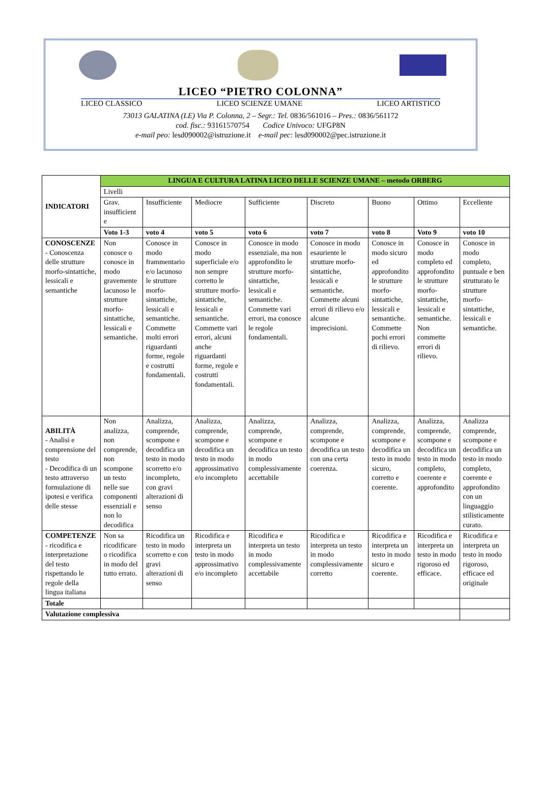LICEO “PIETRO COLONNA”
LICEO CLASSICO LICEO SCIENZE UMANE LICEO ARTISTICO
73013 GALATINA (LE) Via P. Colonna, 2 – Segr.: Tel. 0836/561016 – Pres.: 0836/561172
cod. fisc.: 93161570754 Codice Univoco: UFGP8N
e-mail peo: lesd090002@istruzione.it e-mail pec: lesd090002@pec.istruzione.it
| INDICATORI | LINGUA E CULTURA LATINA LICEO DELLE SCIENZE UMANE – metodo ORBERG | | | | | | | |
| --- | --- | --- | --- | --- | --- | --- | --- | --- |
| | Livelli | | | | | | | |
| | Grav. insufficient e | Insufficiente | Mediocre | Sufficiente | Discreto | Buono | Ottimo | Eccellente |
| | Voto 1-3 | voto 4 | voto 5 | voto 6 | voto 7 | voto 8 | Voto 9 | voto 10 |
| CONOSCENZE - Conoscenza delle strutture morfo-sintattiche, lessicali e semantiche | Non conosce o conosce in modo gravemente lacunoso le strutture morfo-sintattiche, lessicali e semantiche. | Conosce in modo frammentario e/o lacunoso le strutture morfo-sintattiche, lessicali e semantiche. Commette molti errori riguardanti forme, regole e costrutti fondamentali. | Conosce in modo superficiale e/o non sempre corretto le strutture morfo-sintattiche, lessicali e semantiche. Commette vari errori, alcuni anche riguardanti forme, regole e costrutti fondamentali. | Conosce in modo essenziale, ma non approfondito le strutture morfo-sintattiche, lessicali e semantiche. Commette vari errori, ma conosce le regole fondamentali. | Conosce in modo esauriente le strutture morfo-sintattiche, lessicali e semantiche. Commette alcuni errori di rilievo e/o alcune imprecisioni. | Conosce in modo sicuro ed approfondito le strutture morfo-sintattiche, lessicali e semantiche. Commette pochi errori di rilievo. | Conosce in modo completo ed approfondito le strutture morfo-sintattiche, lessicali e semantiche. Non commette errori di rilievo. | Conosce in modo completo, puntuale e ben strutturato le strutture morfo-sintattiche, lessicali e semantiche. |
| ABILITÀ - Analisi e comprensione del testo - Decodifica di un testo attraverso formulazione di ipotesi e verifica delle stesse | Non analizza, non comprende, non scompone un testo nelle sue componenti essenziali e non lo decodifica | Analizza, comprende, scompone e decodifica un testo in modo scorretto e/o incompleto, con gravi alterazioni di senso | Analizza, comprende, scompone e decodifica un testo in modo approssimativo e/o incompleto | Analizza, comprende, scompone e decodifica un testo in modo complessivamente accettabile | Analizza, comprende, scompone e decodifica un testo con una certa coerenza. | Analizza, comprende, scompone e decodifica un testo in modo sicuro, corretto e coerente. | Analizza, comprende, scompone e decodifica un testo in modo completo, coerente e approfondito | Analizza comprende, scompone e decodifica un testo in modo completo, coerente e approfondito con un linguaggio stilisticamente curato. |
| COMPETENZE - ricodifica e interpretazione del testo rispettando le regole della lingua italiana | Non sa ricodificare o ricodifica in modo del tutto errato. | Ricodifica un testo in modo scorretto e con gravi alterazioni di senso | Ricodifica e interpreta un testo in modo approssimativo e/o incompleto | Ricodifica e interpreta un testo in modo complessivamente accettabile | Ricodifica e interpreta un testo in modo complessivamente corretto | Ricodifica e interpreta un testo in modo sicuro e coerente. | Ricodifica e interpreta un testo in modo rigoroso ed efficace. | Ricodifica e interpreta un testo in modo rigoroso, efficace ed originale |
| Totale | | | | | | | | |
| Valutazione complessiva | | | | | | | | |